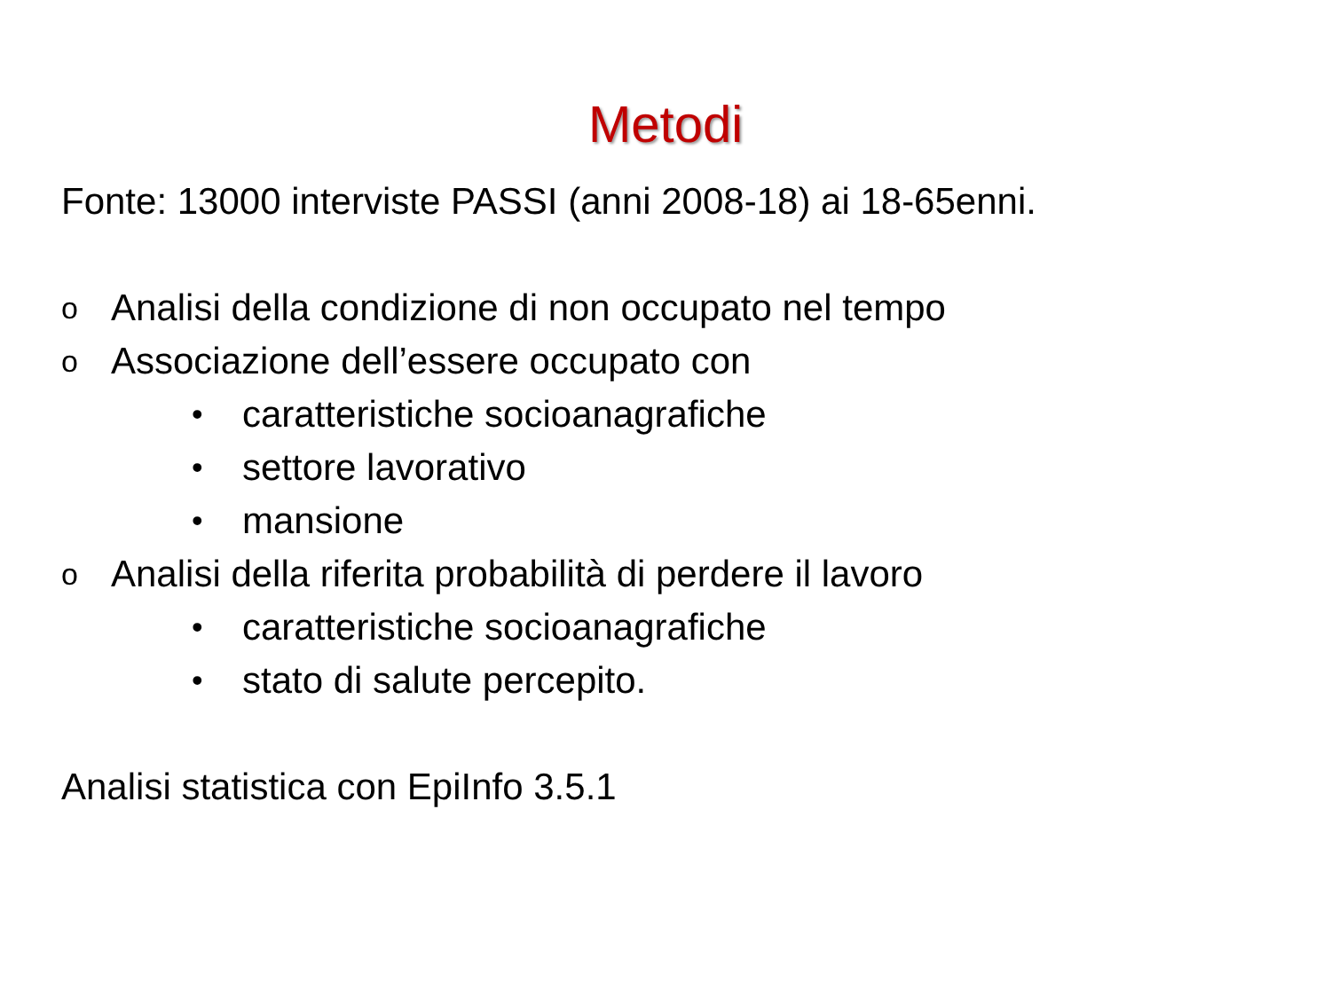Metodi
Fonte: 13000 interviste PASSI (anni 2008-18) ai 18-65enni.
o Analisi della condizione di non occupato nel tempo
o Associazione dell’essere occupato con
• caratteristiche socioanagrafiche
• settore lavorativo
• mansione
o Analisi della riferita probabilità di perdere il lavoro
• caratteristiche socioanagrafiche
• stato di salute percepito.
Analisi statistica con EpiInfo 3.5.1